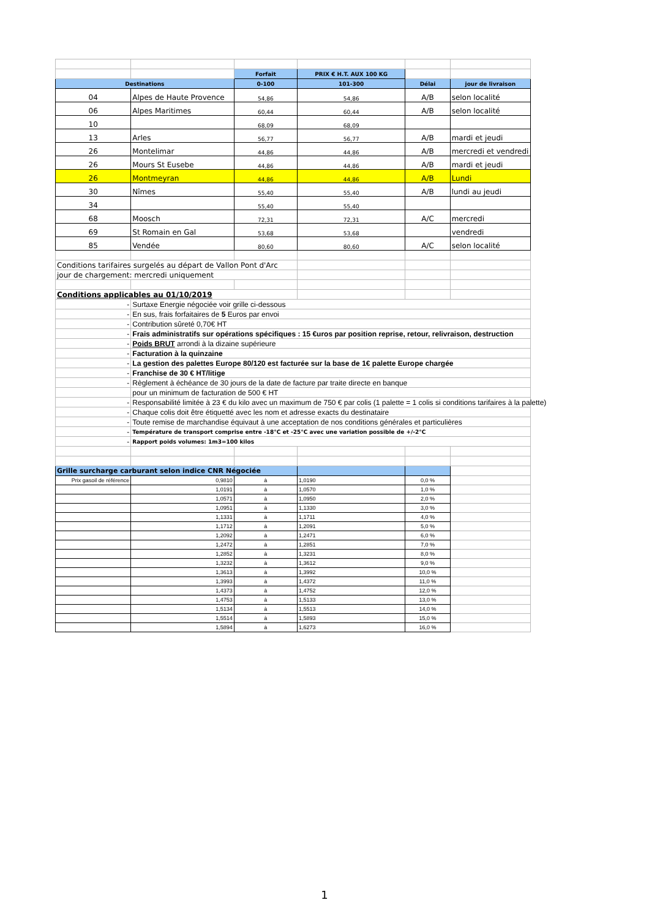| | | Forfait | PRIX € H.T. AUX 100 KG | | |
| Destinations | | 0-100 | 101-300 | Délai | jour de livraison |
| 04 | Alpes de Haute Provence | 54,86 | 54,86 | A/B | selon localité |
| 06 | Alpes Maritimes | 60,44 | 60,44 | A/B | selon localité |
| 10 | | 68,09 | 68,09 | | |
| 13 | Arles | 56,77 | 56,77 | A/B | mardi et jeudi |
| 26 | Montelimar | 44,86 | 44,86 | A/B | mercredi et vendredi |
| 26 | Mours St Eusebe | 44,86 | 44,86 | A/B | mardi et jeudi |
| 26 | Montmeyran | 44,86 | 44,86 | A/B | Lundi |
| 30 | Nîmes | 55,40 | 55,40 | A/B | lundi au jeudi |
| 34 | | 55,40 | 55,40 | | |
| 68 | Moosch | 72,31 | 72,31 | A/C | mercredi |
| 69 | St Romain en Gal | 53,68 | 53,68 | | vendredi |
| 85 | Vendée | 80,60 | 80,60 | A/C | selon localité |
| Conditions tarifaires surgelés au départ de Vallon Pont d'Arc | | | | | |
| jour de chargement: mercredi uniquement | | | | | |
| Conditions applicables au 01/10/2019 | | | | | |
| - | Surtaxe Energie négociée voir grille ci-dessous | | | | |
| - | En sus, frais forfaitaires de 5 Euros par envoi | | | | |
| - | Contribution sûreté 0,70€ HT | | | | |
| - | Frais administratifs sur opérations spécifiques : 15 €uros par position reprise, retour, relivraison, destruction | | | | |
| - | Poids BRUT arrondi à la dizaine supérieure | | | | |
| - | Facturation à la quinzaine | | | | |
| - | La gestion des palettes Europe 80/120 est facturée sur la base de 1€ palette Europe chargée | | | | |
| - | Franchise de 30 € HT/litige | | | | |
| - | Règlement à échéance de 30 jours de la date de facture par traite directe en banque | | | | |
| | pour un minimum de facturation de 500 € HT | | | | |
| - | Responsabilité limitée à 23 € du kilo avec un maximum de 750 € par colis (1 palette = 1 colis si conditions tarifaires à la palette) | | | | |
| - | Chaque colis doit être étiquetté avec les nom et adresse exacts du destinataire | | | | |
| - | Toute remise de marchandise équivaut à une acceptation de nos conditions générales et particulières | | | | |
| - | Température de transport comprise entre -18°C et -25°C avec une variation possible de +/-2°C | | | | |
| - | Rapport poids volumes: 1m3=100 kilos | | | | |
| Grille surcharge carburant selon indice CNR Négociée | | | | | |
| Prix gasoil de référence | 0,9810 | à | 1,0190 | 0,0 % | |
| | 1,0191 | à | 1,0570 | 1,0 % | |
| | 1,0571 | à | 1,0950 | 2,0 % | |
| | 1,0951 | à | 1,1330 | 3,0 % | |
| | 1,1331 | à | 1,1711 | 4,0 % | |
| | 1,1712 | à | 1,2091 | 5,0 % | |
| | 1,2092 | à | 1,2471 | 6,0 % | |
| | 1,2472 | à | 1,2851 | 7,0 % | |
| | 1,2852 | à | 1,3231 | 8,0 % | |
| | 1,3232 | à | 1,3612 | 9,0 % | |
| | 1,3613 | à | 1,3992 | 10,0 % | |
| | 1,3993 | à | 1,4372 | 11,0 % | |
| | 1,4373 | à | 1,4752 | 12,0 % | |
| | 1,4753 | à | 1,5133 | 13,0 % | |
| | 1,5134 | à | 1,5513 | 14,0 % | |
| | 1,5514 | à | 1,5893 | 15,0 % | |
| | 1,5894 | à | 1,6273 | 16,0 % | |
1